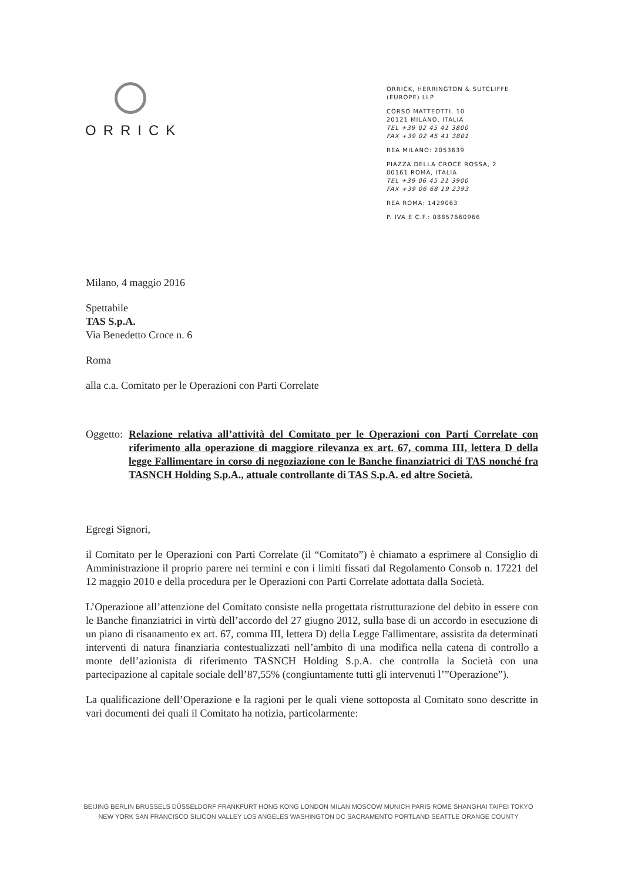ORRICK
ORRICK, HERRINGTON & SUTCLIFFE
(EUROPE) LLP
CORSO MATTEOTTI, 10
20121 MILANO, ITALIA
TEL +39 02 45 41 3800
FAX +39 02 45 41 3801
REA MILANO: 2053639
PIAZZA DELLA CROCE ROSSA, 2
00161 ROMA, ITALIA
TEL +39 06 45 21 3900
FAX +39 06 68 19 2393
REA ROMA: 1429063
P. IVA E C.F.: 08857660966
Milano, 4 maggio 2016
Spettabile
TAS S.p.A.
Via Benedetto Croce n. 6
Roma
alla c.a. Comitato per le Operazioni con Parti Correlate
Oggetto: Relazione relativa all’attività del Comitato per le Operazioni con Parti Correlate con riferimento alla operazione di maggiore rilevanza ex art. 67, comma III, lettera D della legge Fallimentare in corso di negoziazione con le Banche finanziatrici di TAS nonché fra TASNCH Holding S.p.A., attuale controllante di TAS S.p.A. ed altre Società.
Egregi Signori,
il Comitato per le Operazioni con Parti Correlate (il “Comitato”) è chiamato a esprimere al Consiglio di Amministrazione il proprio parere nei termini e con i limiti fissati dal Regolamento Consob n. 17221 del 12 maggio 2010 e della procedura per le Operazioni con Parti Correlate adottata dalla Società.
L’Operazione all’attenzione del Comitato consiste nella progettata ristrutturazione del debito in essere con le Banche finanziatrici in virtù dell’accordo del 27 giugno 2012, sulla base di un accordo in esecuzione di un piano di risanamento ex art. 67, comma III, lettera D) della Legge Fallimentare, assistita da determinati interventi di natura finanziaria contestualizzati nell’ambito di una modifica nella catena di controllo a monte dell’azionista di riferimento TASNCH Holding S.p.A. che controlla la Società con una partecipazione al capitale sociale dell’87,55% (congiuntamente tutti gli intervenuti l’”Operazione”).
La qualificazione dell’Operazione e la ragioni per le quali viene sottoposta al Comitato sono descritte in vari documenti dei quali il Comitato ha notizia, particolarmente:
BEIJING BERLIN BRUSSELS DÜSSELDORF FRANKFURT HONG KONG LONDON MILAN MOSCOW MUNICH PARIS ROME SHANGHAI TAIPEI TOKYO
NEW YORK SAN FRANCISCO SILICON VALLEY LOS ANGELES WASHINGTON DC SACRAMENTO PORTLAND SEATTLE ORANGE COUNTY